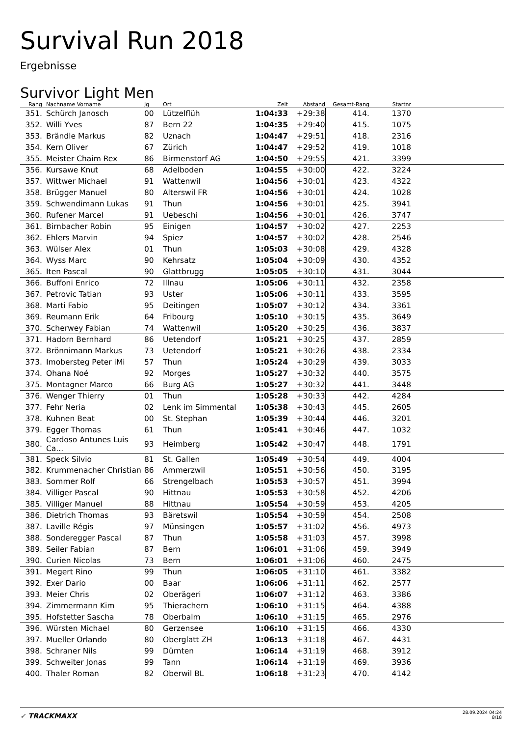Survival Run 2018
Ergebnisse
Survivor Light Men
| Rang | | Nachname Vorname | Jg | Ort | Zeit | Abstand | Gesamt-Rang | Startnr | |
| --- | --- | --- | --- | --- | --- | --- | --- | --- | --- |
| 351. | | Schürch Janosch | 00 | Lützelflüh | 1:04:33 | +29:38 | 414. | 1370 | |
| 352. | | Willi Yves | 87 | Bern 22 | 1:04:35 | +29:40 | 415. | 1075 | |
| 353. | | Brändle Markus | 82 | Uznach | 1:04:47 | +29:51 | 418. | 2316 | |
| 354. | | Kern Oliver | 67 | Zürich | 1:04:47 | +29:52 | 419. | 1018 | |
| 355. | | Meister Chaim Rex | 86 | Birmenstorf AG | 1:04:50 | +29:55 | 421. | 3399 | |
| 356. | | Kursawe Knut | 68 | Adelboden | 1:04:55 | +30:00 | 422. | 3224 | |
| 357. | | Wittwer Michael | 91 | Wattenwil | 1:04:56 | +30:01 | 423. | 4322 | |
| 358. | | Brügger Manuel | 80 | Alterswil FR | 1:04:56 | +30:01 | 424. | 1028 | |
| 359. | | Schwendimann Lukas | 91 | Thun | 1:04:56 | +30:01 | 425. | 3941 | |
| 360. | | Rufener Marcel | 91 | Uebeschi | 1:04:56 | +30:01 | 426. | 3747 | |
| 361. | | Birnbacher Robin | 95 | Einigen | 1:04:57 | +30:02 | 427. | 2253 | |
| 362. | | Ehlers Marvin | 94 | Spiez | 1:04:57 | +30:02 | 428. | 2546 | |
| 363. | | Wülser Alex | 01 | Thun | 1:05:03 | +30:08 | 429. | 4328 | |
| 364. | | Wyss Marc | 90 | Kehrsatz | 1:05:04 | +30:09 | 430. | 4352 | |
| 365. | | Iten Pascal | 90 | Glattbrugg | 1:05:05 | +30:10 | 431. | 3044 | |
| 366. | | Buffoni Enrico | 72 | Illnau | 1:05:06 | +30:11 | 432. | 2358 | |
| 367. | | Petrovic Tatian | 93 | Uster | 1:05:06 | +30:11 | 433. | 3595 | |
| 368. | | Marti Fabio | 95 | Deitingen | 1:05:07 | +30:12 | 434. | 3361 | |
| 369. | | Reumann Erik | 64 | Fribourg | 1:05:10 | +30:15 | 435. | 3649 | |
| 370. | | Scherwey Fabian | 74 | Wattenwil | 1:05:20 | +30:25 | 436. | 3837 | |
| 371. | | Hadorn Bernhard | 86 | Uetendorf | 1:05:21 | +30:25 | 437. | 2859 | |
| 372. | | Brönnimann Markus | 73 | Uetendorf | 1:05:21 | +30:26 | 438. | 2334 | |
| 373. | | Imobersteg Peter iMi | 57 | Thun | 1:05:24 | +30:29 | 439. | 3033 | |
| 374. | | Ohana Noé | 92 | Morges | 1:05:27 | +30:32 | 440. | 3575 | |
| 375. | | Montagner Marco | 66 | Burg AG | 1:05:27 | +30:32 | 441. | 3448 | |
| 376. | | Wenger Thierry | 01 | Thun | 1:05:28 | +30:33 | 442. | 4284 | |
| 377. | | Fehr Neria | 02 | Lenk im Simmental | 1:05:38 | +30:43 | 445. | 2605 | |
| 378. | | Kuhnen Beat | 00 | St. Stephan | 1:05:39 | +30:44 | 446. | 3201 | |
| 379. | | Egger Thomas | 61 | Thun | 1:05:41 | +30:46 | 447. | 1032 | |
| 380. | | Cardoso Antunes Luis Ca... | 93 | Heimberg | 1:05:42 | +30:47 | 448. | 1791 | |
| 381. | | Speck Silvio | 81 | St. Gallen | 1:05:49 | +30:54 | 449. | 4004 | |
| 382. | | Krummenacher Christian | 86 | Ammerzwil | 1:05:51 | +30:56 | 450. | 3195 | |
| 383. | | Sommer Rolf | 66 | Strengelbach | 1:05:53 | +30:57 | 451. | 3994 | |
| 384. | | Villiger Pascal | 90 | Hittnau | 1:05:53 | +30:58 | 452. | 4206 | |
| 385. | | Villiger Manuel | 88 | Hittnau | 1:05:54 | +30:59 | 453. | 4205 | |
| 386. | | Dietrich Thomas | 93 | Bäretswil | 1:05:54 | +30:59 | 454. | 2508 | |
| 387. | | Laville Régis | 97 | Münsingen | 1:05:57 | +31:02 | 456. | 4973 | |
| 388. | | Sonderegger Pascal | 87 | Thun | 1:05:58 | +31:03 | 457. | 3998 | |
| 389. | | Seiler Fabian | 87 | Bern | 1:06:01 | +31:06 | 459. | 3949 | |
| 390. | | Curien Nicolas | 73 | Bern | 1:06:01 | +31:06 | 460. | 2475 | |
| 391. | | Megert Rino | 99 | Thun | 1:06:05 | +31:10 | 461. | 3382 | |
| 392. | | Exer Dario | 00 | Baar | 1:06:06 | +31:11 | 462. | 2577 | |
| 393. | | Meier Chris | 02 | Oberägeri | 1:06:07 | +31:12 | 463. | 3386 | |
| 394. | | Zimmermann Kim | 95 | Thierachern | 1:06:10 | +31:15 | 464. | 4388 | |
| 395. | | Hofstetter Sascha | 78 | Oberbalm | 1:06:10 | +31:15 | 465. | 2976 | |
| 396. | | Würsten Michael | 80 | Gerzensee | 1:06:10 | +31:15 | 466. | 4330 | |
| 397. | | Mueller Orlando | 80 | Oberglatt ZH | 1:06:13 | +31:18 | 467. | 4431 | |
| 398. | | Schraner Nils | 99 | Dürnten | 1:06:14 | +31:19 | 468. | 3912 | |
| 399. | | Schweiter Jonas | 99 | Tann | 1:06:14 | +31:19 | 469. | 3936 | |
| 400. | | Thaler Roman | 82 | Oberwil BL | 1:06:18 | +31:23 | 470. | 4142 | |
✓ TRACKMAXX
28.09.2024 04:24
8/18